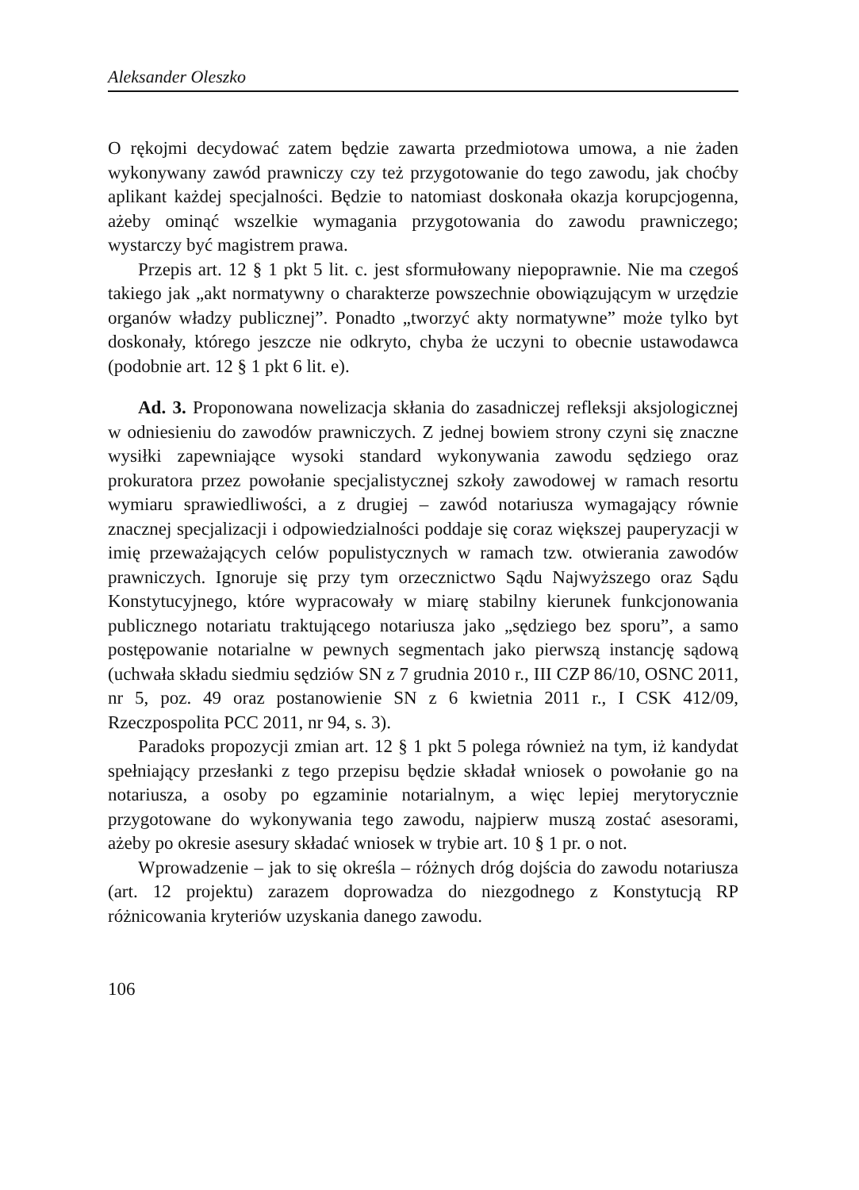Aleksander Oleszko
O rękojmi decydować zatem będzie zawarta przedmiotowa umowa, a nie żaden wykonywany zawód prawniczy czy też przygotowanie do tego zawodu, jak choćby aplikant każdej specjalności. Będzie to natomiast doskonała okazja korupcjogenna, ażeby ominąć wszelkie wymagania przygotowania do zawodu prawniczego; wystarczy być magistrem prawa.
Przepis art. 12 § 1 pkt 5 lit. c. jest sformułowany niepoprawnie. Nie ma czegoś takiego jak „akt normatywny o charakterze powszechnie obowiązującym w urzędzie organów władzy publicznej”. Ponadto „tworzyć akty normatywne” może tylko byt doskonały, którego jeszcze nie odkryto, chyba że uczyni to obecnie ustawodawca (podobnie art. 12 § 1 pkt 6 lit. e).
Ad. 3. Proponowana nowelizacja skłania do zasadniczej refleksji aksjologicznej w odniesieniu do zawodów prawniczych. Z jednej bowiem strony czyni się znaczne wysiłki zapewniające wysoki standard wykonywania zawodu sędziego oraz prokuratora przez powołanie specjalistycznej szkoły zawodowej w ramach resortu wymiaru sprawiedliwości, a z drugiej – zawód notariusza wymagający równie znacznej specjalizacji i odpowiedzialności poddaje się coraz większej pauperyzacji w imię przeważających celów populistycznych w ramach tzw. otwierania zawodów prawniczych. Ignoruje się przy tym orzecznictwo Sądu Najwyższego oraz Sądu Konstytucyjnego, które wypracowały w miarę stabilny kierunek funkcjonowania publicznego notariatu traktującego notariusza jako „sędziego bez sporu”, a samo postępowanie notarialne w pewnych segmentach jako pierwszą instancję sądową (uchwała składu siedmiu sędziów SN z 7 grudnia 2010 r., III CZP 86/10, OSNC 2011, nr 5, poz. 49 oraz postanowienie SN z 6 kwietnia 2011 r., I CSK 412/09, Rzeczpospolita PCC 2011, nr 94, s. 3).
Paradoks propozycji zmian art. 12 § 1 pkt 5 polega również na tym, iż kandydat spełniający przesłanki z tego przepisu będzie składał wniosek o powołanie go na notariusza, a osoby po egzaminie notarialnym, a więc lepiej merytorycznie przygotowane do wykonywania tego zawodu, najpierw muszą zostać asesorami, ażeby po okresie asesury składać wniosek w trybie art. 10 § 1 pr. o not.
Wprowadzenie – jak to się określa – różnych dróg dojścia do zawodu notariusza (art. 12 projektu) zarazem doprowadza do niezgodnego z Konstytucją RP różnicowania kryteriów uzyskania danego zawodu.
106